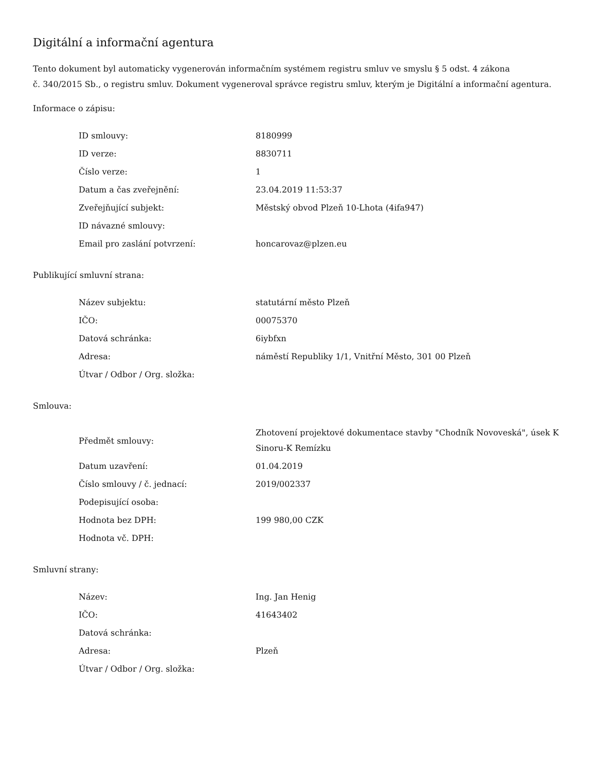Digitální a informační agentura
Tento dokument byl automaticky vygenerován informačním systémem registru smluv ve smyslu § 5 odst. 4 zákona
č. 340/2015 Sb., o registru smluv. Dokument vygeneroval správce registru smluv, kterým je Digitální a informační agentura.
Informace o zápisu:
| ID smlouvy: | 8180999 |
| ID verze: | 8830711 |
| Číslo verze: | 1 |
| Datum a čas zveřejnění: | 23.04.2019 11:53:37 |
| Zveřejňující subjekt: | Městský obvod Plzeň 10-Lhota (4ifa947) |
| ID návazné smlouvy: | |
| Email pro zaslání potvrzení: | honcarovaz@plzen.eu |
Publikující smluvní strana:
| Název subjektu: | statutární město Plzeň |
| IČO: | 00075370 |
| Datová schránka: | 6iybfxn |
| Adresa: | náměstí Republiky 1/1, Vnitřní Město, 301 00 Plzeň |
| Útvar / Odbor / Org. složka: | |
Smlouva:
| Předmět smlouvy: | Zhotovení projektové dokumentace stavby "Chodník Novoveská", úsek K Sinoru-K Remízku |
| Datum uzavření: | 01.04.2019 |
| Číslo smlouvy / č. jednací: | 2019/002337 |
| Podepisující osoba: | |
| Hodnota bez DPH: | 199 980,00 CZK |
| Hodnota vč. DPH: | |
Smluvní strany:
| Název: | Ing. Jan Henig |
| IČO: | 41643402 |
| Datová schránka: | |
| Adresa: | Plzeň |
| Útvar / Odbor / Org. složka: | |